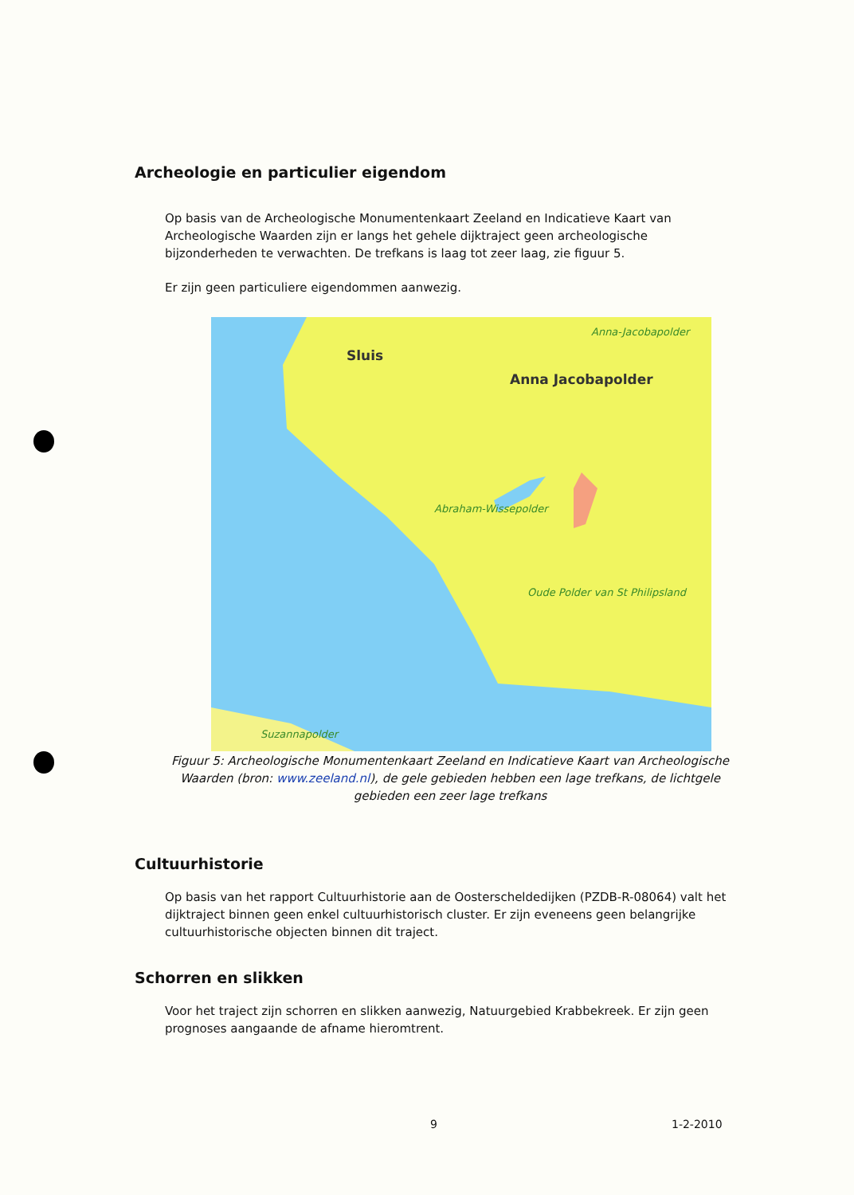Archeologie en particulier eigendom
Op basis van de Archeologische Monumentenkaart Zeeland en Indicatieve Kaart van Archeologische Waarden zijn er langs het gehele dijktraject geen archeologische bijzonderheden te verwachten. De trefkans is laag tot zeer laag, zie figuur 5.
Er zijn geen particuliere eigendommen aanwezig.
Sluis
Anna Jacobapolder
Anna-Jacobapolder
Abraham-Wissepolder
Oude Polder van St Philipsland
Suzannapolder
Figuur 5: Archeologische Monumentenkaart Zeeland en Indicatieve Kaart van Archeologische Waarden (bron: www.zeeland.nl), de gele gebieden hebben een lage trefkans, de lichtgele gebieden een zeer lage trefkans
Cultuurhistorie
Op basis van het rapport Cultuurhistorie aan de Oosterscheldedijken (PZDB-R-08064) valt het dijktraject binnen geen enkel cultuurhistorisch cluster. Er zijn eveneens geen belangrijke cultuurhistorische objecten binnen dit traject.
Schorren en slikken
Voor het traject zijn schorren en slikken aanwezig, Natuurgebied Krabbekreek. Er zijn geen prognoses aangaande de afname hieromtrent.
9 1-2-2010